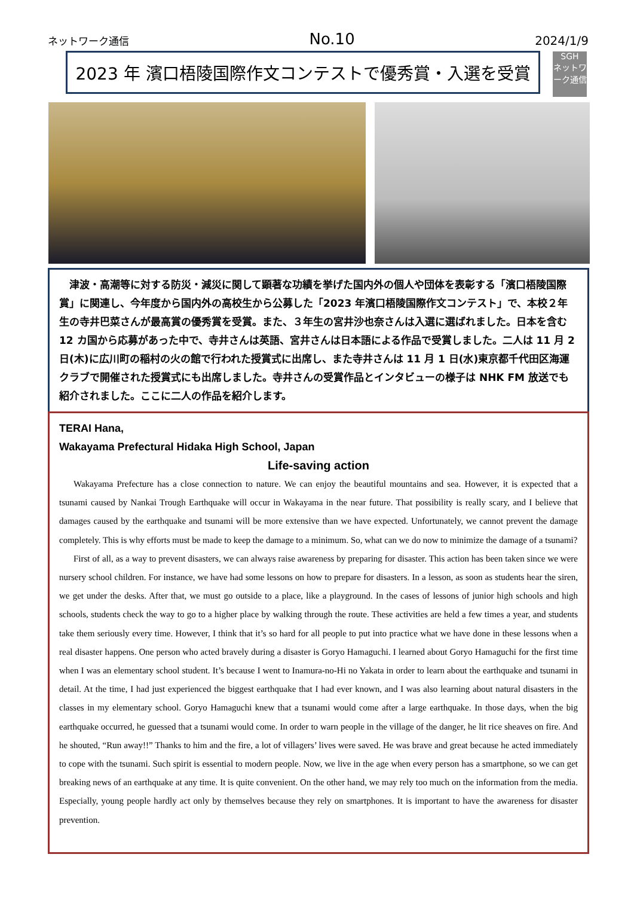ネットワーク通信 No.10 2024/1/9
2023 年 濱口梧陵国際作文コンテストで優秀賞・入選を受賞
SGH
ネットワーク通信
　津波・高潮等に対する防災・減災に関して顕著な功績を挙げた国内外の個人や団体を表彰する「濱口梧陵国際賞」に関連し、今年度から国内外の高校生から公募した「2023 年濱口梧陵国際作文コンテスト」で、本校２年生の寺井巴菜さんが最高賞の優秀賞を受賞。また、３年生の宮井沙也奈さんは入選に選ばれました。日本を含む 12 カ国から応募があった中で、寺井さんは英語、宮井さんは日本語による作品で受賞しました。二人は 11 月 2 日(木)に広川町の稲村の火の館で行われた授賞式に出席し、また寺井さんは 11 月 1 日(水)東京都千代田区海運クラブで開催された授賞式にも出席しました。寺井さんの受賞作品とインタビューの様子は NHK FM 放送でも紹介されました。ここに二人の作品を紹介します。
TERAI Hana,
Wakayama Prefectural Hidaka High School, Japan
Life-saving action
Wakayama Prefecture has a close connection to nature. We can enjoy the beautiful mountains and sea. However, it is expected that a tsunami caused by Nankai Trough Earthquake will occur in Wakayama in the near future. That possibility is really scary, and I believe that damages caused by the earthquake and tsunami will be more extensive than we have expected. Unfortunately, we cannot prevent the damage completely. This is why efforts must be made to keep the damage to a minimum. So, what can we do now to minimize the damage of a tsunami?
First of all, as a way to prevent disasters, we can always raise awareness by preparing for disaster. This action has been taken since we were nursery school children. For instance, we have had some lessons on how to prepare for disasters. In a lesson, as soon as students hear the siren, we get under the desks. After that, we must go outside to a place, like a playground. In the cases of lessons of junior high schools and high schools, students check the way to go to a higher place by walking through the route. These activities are held a few times a year, and students take them seriously every time. However, I think that it’s so hard for all people to put into practice what we have done in these lessons when a real disaster happens. One person who acted bravely during a disaster is Goryo Hamaguchi. I learned about Goryo Hamaguchi for the first time when I was an elementary school student. It’s because I went to Inamura-no-Hi no Yakata in order to learn about the earthquake and tsunami in detail. At the time, I had just experienced the biggest earthquake that I had ever known, and I was also learning about natural disasters in the classes in my elementary school. Goryo Hamaguchi knew that a tsunami would come after a large earthquake. In those days, when the big earthquake occurred, he guessed that a tsunami would come. In order to warn people in the village of the danger, he lit rice sheaves on fire. And he shouted, “Run away!!” Thanks to him and the fire, a lot of villagers’ lives were saved. He was brave and great because he acted immediately to cope with the tsunami. Such spirit is essential to modern people. Now, we live in the age when every person has a smartphone, so we can get breaking news of an earthquake at any time. It is quite convenient. On the other hand, we may rely too much on the information from the media. Especially, young people hardly act only by themselves because they rely on smartphones. It is important to have the awareness for disaster prevention.